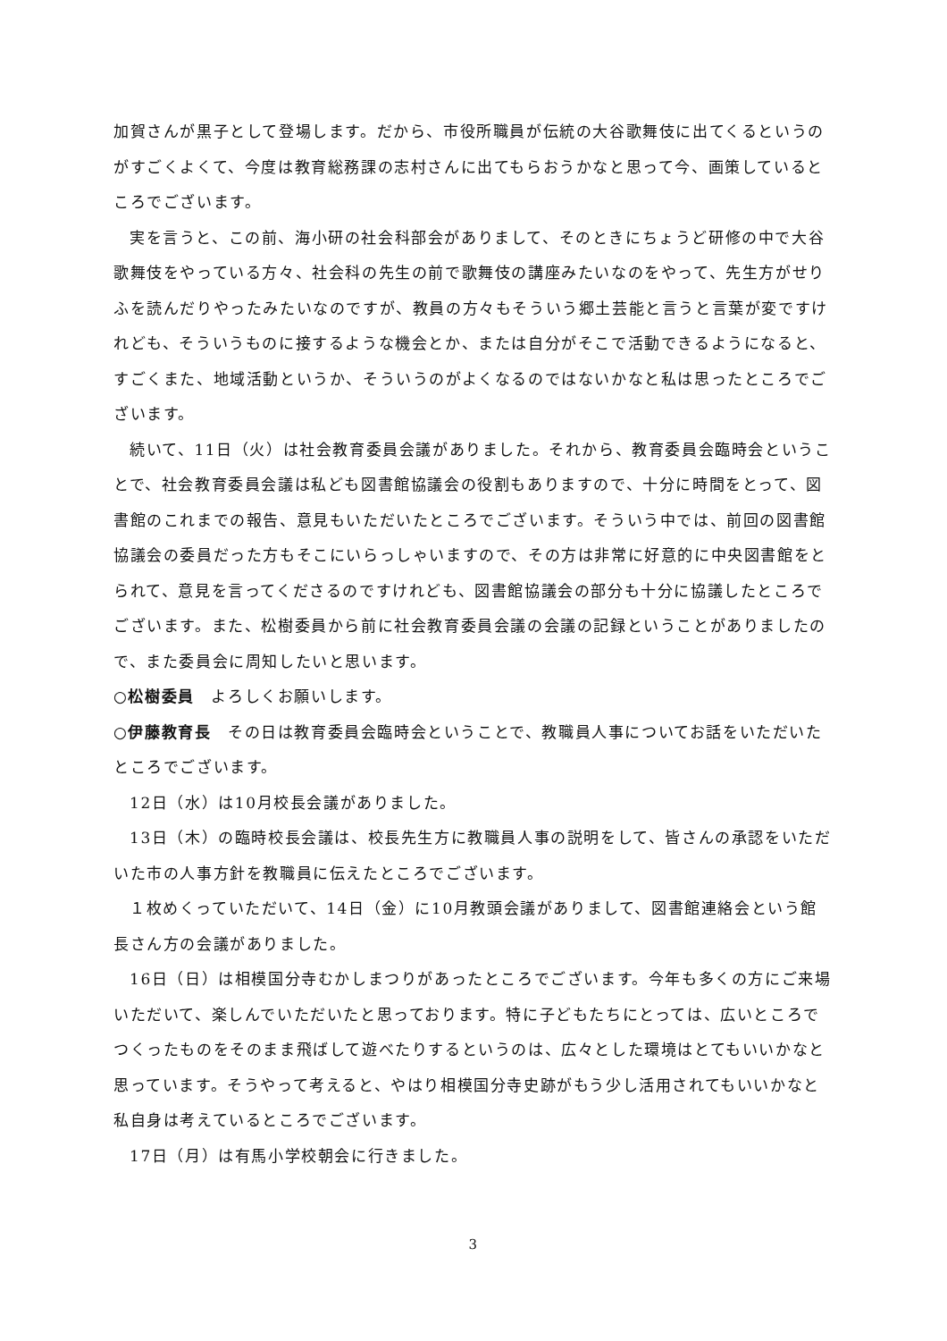加賀さんが黒子として登場します。だから、市役所職員が伝統の大谷歌舞伎に出てくるというのがすごくよくて、今度は教育総務課の志村さんに出てもらおうかなと思って今、画策しているところでございます。
実を言うと、この前、海小研の社会科部会がありまして、そのときにちょうど研修の中で大谷歌舞伎をやっている方々、社会科の先生の前で歌舞伎の講座みたいなのをやって、先生方がせりふを読んだりやったみたいなのですが、教員の方々もそういう郷土芸能と言うと言葉が変ですけれども、そういうものに接するような機会とか、または自分がそこで活動できるようになると、すごくまた、地域活動というか、そういうのがよくなるのではないかなと私は思ったところでございます。
続いて、11日（火）は社会教育委員会議がありました。それから、教育委員会臨時会ということで、社会教育委員会議は私ども図書館協議会の役割もありますので、十分に時間をとって、図書館のこれまでの報告、意見もいただいたところでございます。そういう中では、前回の図書館協議会の委員だった方もそこにいらっしゃいますので、その方は非常に好意的に中央図書館をとられて、意見を言ってくださるのですけれども、図書館協議会の部分も十分に協議したところでございます。また、松樹委員から前に社会教育委員会議の会議の記録ということがありましたので、また委員会に周知したいと思います。
○松樹委員　よろしくお願いします。
○伊藤教育長　その日は教育委員会臨時会ということで、教職員人事についてお話をいただいたところでございます。
12日（水）は10月校長会議がありました。
13日（木）の臨時校長会議は、校長先生方に教職員人事の説明をして、皆さんの承認をいただいた市の人事方針を教職員に伝えたところでございます。
１枚めくっていただいて、14日（金）に10月教頭会議がありまして、図書館連絡会という館長さん方の会議がありました。
16日（日）は相模国分寺むかしまつりがあったところでございます。今年も多くの方にご来場いただいて、楽しんでいただいたと思っております。特に子どもたちにとっては、広いところでつくったものをそのまま飛ばして遊べたりするというのは、広々とした環境はとてもいいかなと思っています。そうやって考えると、やはり相模国分寺史跡がもう少し活用されてもいいかなと私自身は考えているところでございます。
17日（月）は有馬小学校朝会に行きました。
3